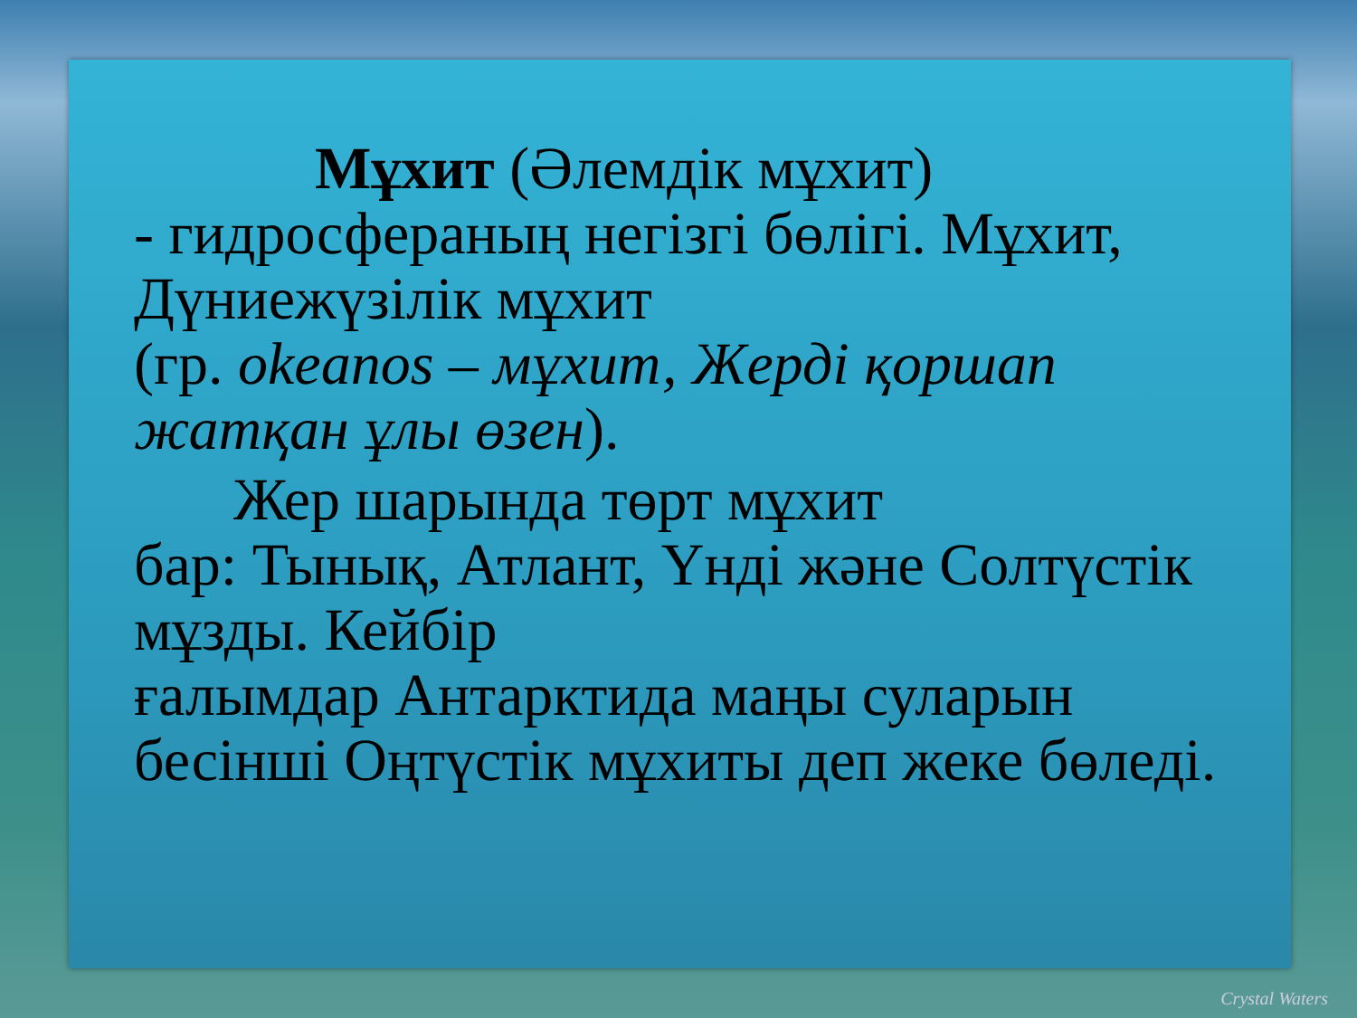Мұхит (Әлемдік мұхит)
- гидросфераның негізгі бөлігі. Мұхит, Дүниежүзілік мұхит
(гр. okeanos – мұхит, Жерді қоршап жатқан ұлы өзен).
Жер шарында төрт мұхит
бар: Тынық, Атлант, Үнді және Солтүстік мұзды. Кейбір
ғалымдар Антарктида маңы суларын бесінші Оңтүстік мұхиты деп жеке бөледі.
Crystal Waters